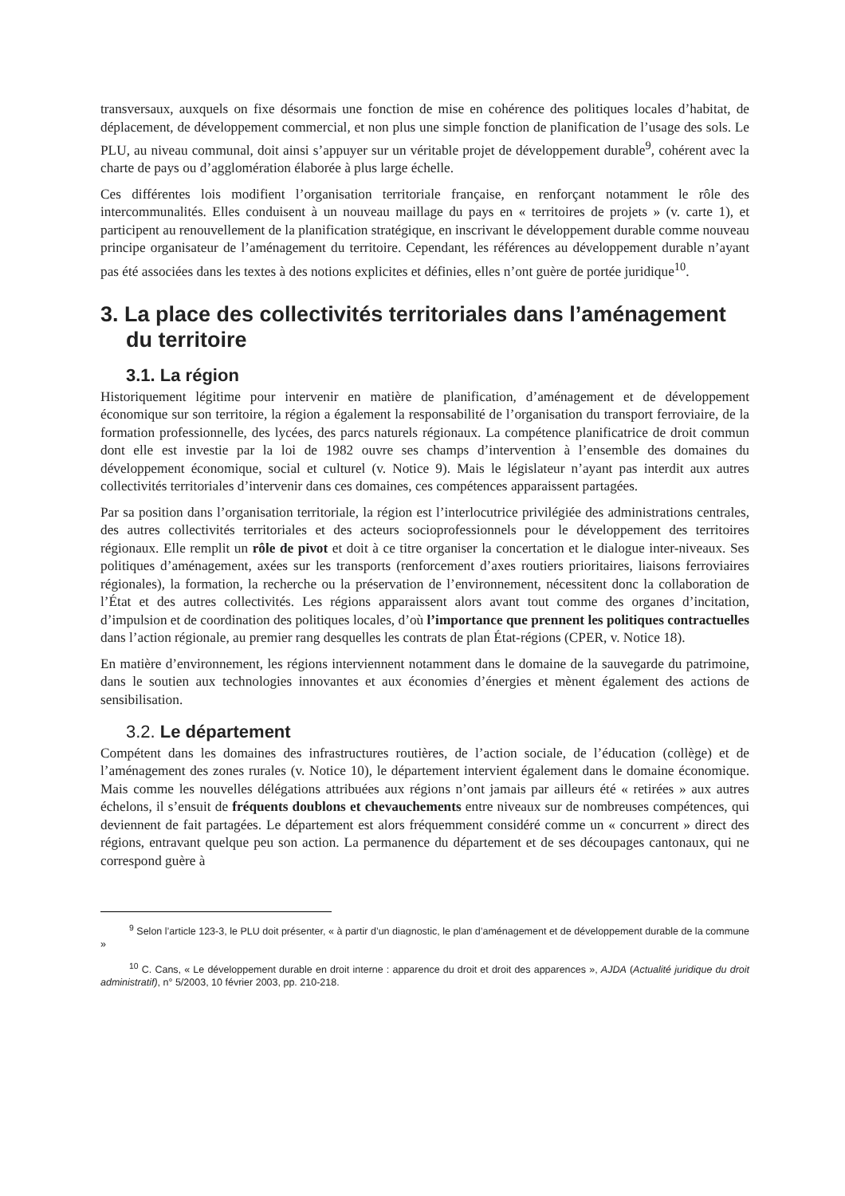transversaux, auxquels on fixe désormais une fonction de mise en cohérence des politiques locales d’habitat, de déplacement, de développement commercial, et non plus une simple fonction de planification de l’usage des sols. Le PLU, au niveau communal, doit ainsi s’appuyer sur un véritable projet de développement durable<sup>9</sup>, cohérent avec la charte de pays ou d’agglomération élaborée à plus large échelle.
Ces différentes lois modifient l’organisation territoriale française, en renforçant notamment le rôle des intercommunalités. Elles conduisent à un nouveau maillage du pays en « territoires de projets » (v. carte 1), et participent au renouvellement de la planification stratégique, en inscrivant le développement durable comme nouveau principe organisateur de l’aménagement du territoire. Cependant, les références au développement durable n’ayant pas été associées dans les textes à des notions explicites et définies, elles n’ont guère de portée juridique<sup>10</sup>.
3. La place des collectivités territoriales dans l’aménagement du territoire
3.1. La région
Historiquement légitime pour intervenir en matière de planification, d’aménagement et de développement économique sur son territoire, la région a également la responsabilité de l’organisation du transport ferroviaire, de la formation professionnelle, des lycées, des parcs naturels régionaux. La compétence planificatrice de droit commun dont elle est investie par la loi de 1982 ouvre ses champs d’intervention à l’ensemble des domaines du développement économique, social et culturel (v. Notice 9). Mais le législateur n’ayant pas interdit aux autres collectivités territoriales d’intervenir dans ces domaines, ces compétences apparaissent partagées.
Par sa position dans l’organisation territoriale, la région est l’interlocutrice privilégiée des administrations centrales, des autres collectivités territoriales et des acteurs socioprofessionnels pour le développement des territoires régionaux. Elle remplit un rôle de pivot et doit à ce titre organiser la concertation et le dialogue inter-niveaux. Ses politiques d’aménagement, axées sur les transports (renforcement d’axes routiers prioritaires, liaisons ferroviaires régionales), la formation, la recherche ou la préservation de l’environnement, nécessitent donc la collaboration de l’État et des autres collectivités. Les régions apparaissent alors avant tout comme des organes d’incitation, d’impulsion et de coordination des politiques locales, d’où l’importance que prennent les politiques contractuelles dans l’action régionale, au premier rang desquelles les contrats de plan État-régions (CPER, v. Notice 18).
En matière d’environnement, les régions interviennent notamment dans le domaine de la sauvegarde du patrimoine, dans le soutien aux technologies innovantes et aux économies d’énergies et mènent également des actions de sensibilisation.
3.2. Le département
Compétent dans les domaines des infrastructures routières, de l’action sociale, de l’éducation (collège) et de l’aménagement des zones rurales (v. Notice 10), le département intervient également dans le domaine économique. Mais comme les nouvelles délégations attribuées aux régions n’ont jamais par ailleurs été « retirées » aux autres échelons, il s’ensuit de fréquents doublons et chevauchements entre niveaux sur de nombreuses compétences, qui deviennent de fait partagées. Le département est alors fréquemment considéré comme un « concurrent » direct des régions, entravant quelque peu son action. La permanence du département et de ses découpages cantonaux, qui ne correspond guère à
<sup>9</sup> Selon l’article 123-3, le PLU doit présenter, « à partir d’un diagnostic, le plan d’aménagement et de développement durable de la commune »
<sup>10</sup> C. Cans, « Le développement durable en droit interne : apparence du droit et droit des apparences », AJDA (Actualité juridique du droit administratif), n° 5/2003, 10 février 2003, pp. 210-218.